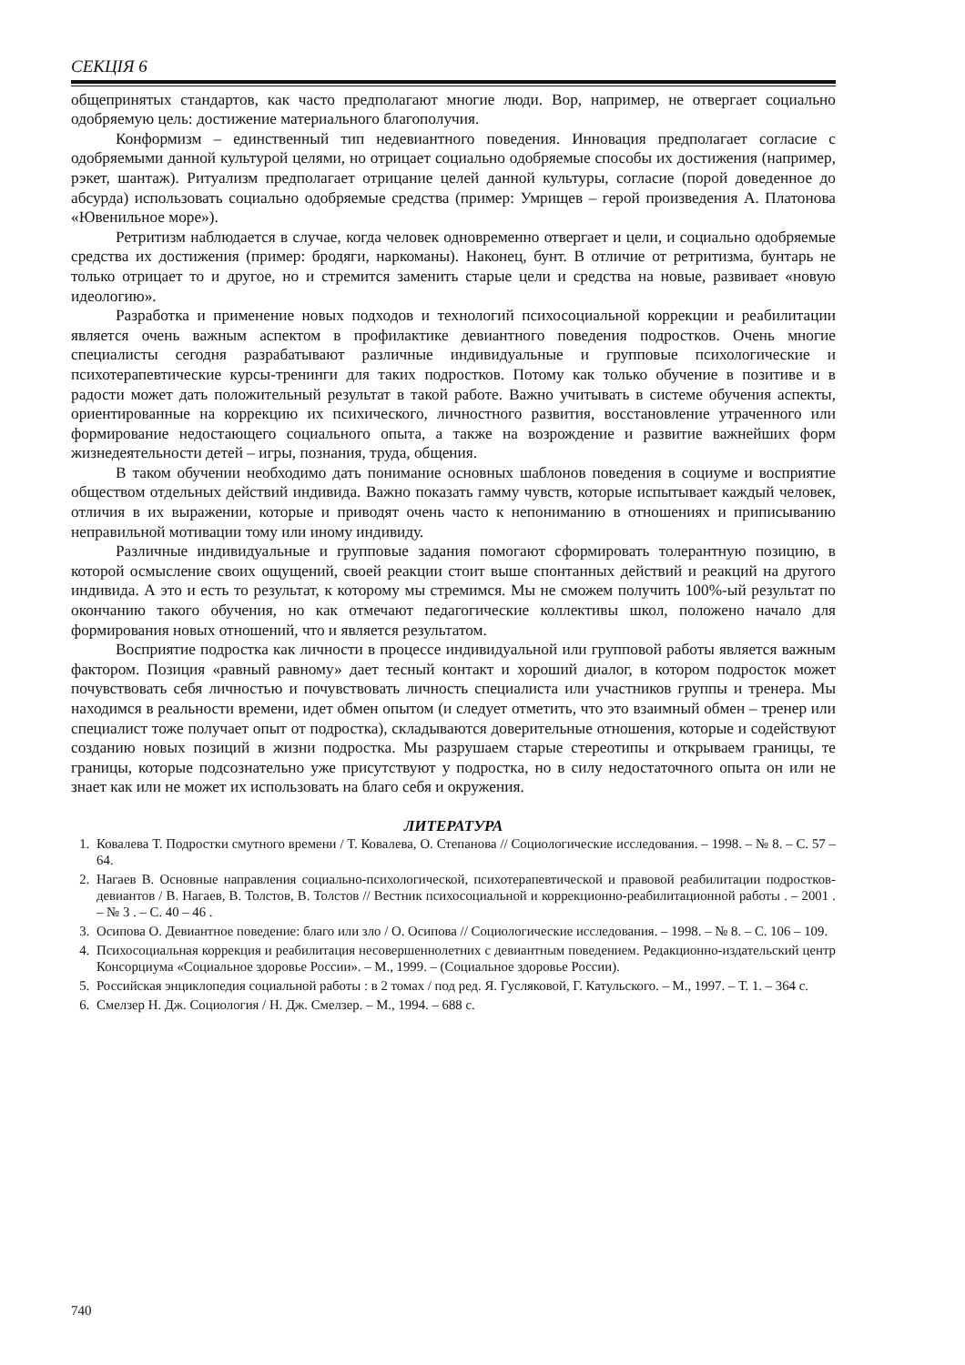СЕКЦІЯ 6
общепринятых стандартов, как часто предполагают многие люди. Вор, например, не отвергает социально одобряемую цель: достижение материального благополучия.
Конформизм – единственный тип недевиантного поведения. Инновация предполагает согласие с одобряемыми данной культурой целями, но отрицает социально одобряемые способы их достижения (например, рэкет, шантаж). Ритуализм предполагает отрицание целей данной культуры, согласие (порой доведенное до абсурда) использовать социально одобряемые средства (пример: Умрищев – герой произведения А. Платонова «Ювенильное море»).
Ретритизм наблюдается в случае, когда человек одновременно отвергает и цели, и социально одобряемые средства их достижения (пример: бродяги, наркоманы). Наконец, бунт. В отличие от ретритизма, бунтарь не только отрицает то и другое, но и стремится заменить старые цели и средства на новые, развивает «новую идеологию».
Разработка и применение новых подходов и технологий психосоциальной коррекции и реабилитации является очень важным аспектом в профилактике девиантного поведения подростков. Очень многие специалисты сегодня разрабатывают различные индивидуальные и групповые психологические и психотерапевтические курсы-тренинги для таких подростков. Потому как только обучение в позитиве и в радости может дать положительный результат в такой работе. Важно учитывать в системе обучения аспекты, ориентированные на коррекцию их психического, личностного развития, восстановление утраченного или формирование недостающего социального опыта, а также на возрождение и развитие важнейших форм жизнедеятельности детей – игры, познания, труда, общения.
В таком обучении необходимо дать понимание основных шаблонов поведения в социуме и восприятие обществом отдельных действий индивида. Важно показать гамму чувств, которые испытывает каждый человек, отличия в их выражении, которые и приводят очень часто к непониманию в отношениях и приписыванию неправильной мотивации тому или иному индивиду.
Различные индивидуальные и групповые задания помогают сформировать толерантную позицию, в которой осмысление своих ощущений, своей реакции стоит выше спонтанных действий и реакций на другого индивида. А это и есть то результат, к которому мы стремимся. Мы не сможем получить 100%-ый результат по окончанию такого обучения, но как отмечают педагогические коллективы школ, положено начало для формирования новых отношений, что и является результатом.
Восприятие подростка как личности в процессе индивидуальной или групповой работы является важным фактором. Позиция «равный равному» дает тесный контакт и хороший диалог, в котором подросток может почувствовать себя личностью и почувствовать личность специалиста или участников группы и тренера. Мы находимся в реальности времени, идет обмен опытом (и следует отметить, что это взаимный обмен – тренер или специалист тоже получает опыт от подростка), складываются доверительные отношения, которые и содействуют созданию новых позиций в жизни подростка. Мы разрушаем старые стереотипы и открываем границы, те границы, которые подсознательно уже присутствуют у подростка, но в силу недостаточного опыта он или не знает как или не может их использовать на благо себя и окружения.
ЛИТЕРАТУРА
1. Ковалева Т. Подростки смутного времени / Т. Ковалева, О. Степанова // Социологические исследования. – 1998. – № 8. – С. 57 – 64.
2. Нагаев В. Основные направления социально-психологической, психотерапевтической и правовой реабилитации подростков-девиантов / В. Нагаев, В. Толстов, В. Толстов // Вестник психосоциальной и коррекционно-реабилитационной работы . – 2001 . – № 3 . – С. 40 – 46 .
3. Осипова О. Девиантное поведение: благо или зло / О. Осипова // Социологические исследования. – 1998. – № 8. – С. 106 – 109.
4. Психосоциальная коррекция и реабилитация несовершеннолетних с девиантным поведением. Редакционно-издательский центр Консорциума «Социальное здоровье России». – М., 1999. – (Социальное здоровье России).
5. Российская энциклопедия социальной работы : в 2 томах / под ред. Я. Гусляковой, Г. Катульского. – М., 1997. – Т. 1. – 364 с.
6. Смелзер Н. Дж. Социология / Н. Дж. Смелзер. – М., 1994. – 688 с.
740